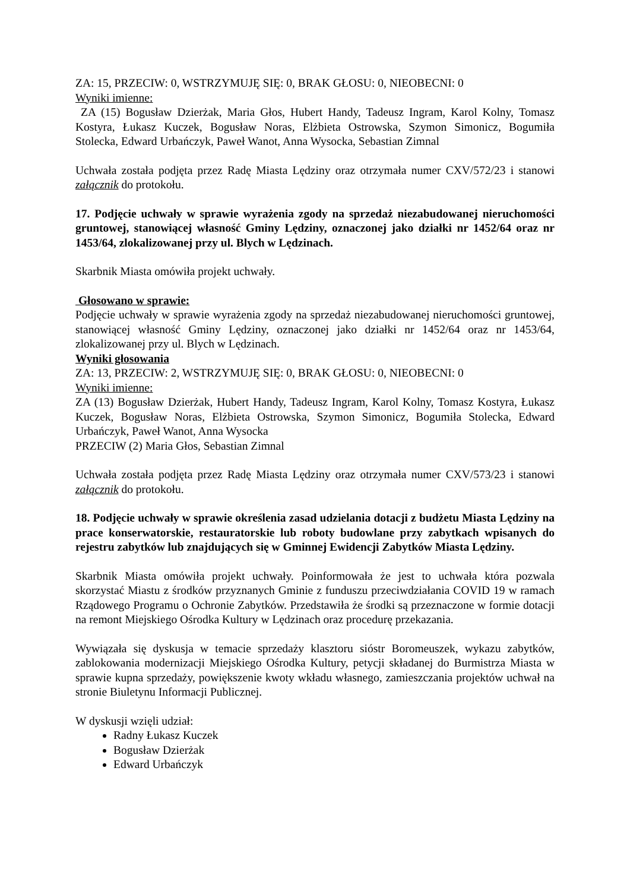ZA: 15, PRZECIW: 0, WSTRZYMUJĘ SIĘ: 0, BRAK GŁOSU: 0, NIEOBECNI: 0
Wyniki imienne:
ZA (15) Bogusław Dzierżak, Maria Głos, Hubert Handy, Tadeusz Ingram, Karol Kolny, Tomasz Kostyra, Łukasz Kuczek, Bogusław Noras, Elżbieta Ostrowska, Szymon Simonicz, Bogumiła Stolecka, Edward Urbańczyk, Paweł Wanot, Anna Wysocka, Sebastian Zimnal
Uchwała została podjęta przez Radę Miasta Lędziny oraz otrzymała numer CXV/572/23 i stanowi załącznik do protokołu.
17. Podjęcie uchwały w sprawie wyrażenia zgody na sprzedaż niezabudowanej nieruchomości gruntowej, stanowiącej własność Gminy Lędziny, oznaczonej jako działki nr 1452/64 oraz nr 1453/64, zlokalizowanej przy ul. Blych w Lędzinach.
Skarbnik Miasta omówiła projekt uchwały.
Głosowano w sprawie:
Podjęcie uchwały w sprawie wyrażenia zgody na sprzedaż niezabudowanej nieruchomości gruntowej, stanowiącej własność Gminy Lędziny, oznaczonej jako działki nr 1452/64 oraz nr 1453/64, zlokalizowanej przy ul. Blych w Lędzinach.
Wyniki głosowania
ZA: 13, PRZECIW: 2, WSTRZYMUJĘ SIĘ: 0, BRAK GŁOSU: 0, NIEOBECNI: 0
Wyniki imienne:
ZA (13) Bogusław Dzierżak, Hubert Handy, Tadeusz Ingram, Karol Kolny, Tomasz Kostyra, Łukasz Kuczek, Bogusław Noras, Elżbieta Ostrowska, Szymon Simonicz, Bogumiła Stolecka, Edward Urbańczyk, Paweł Wanot, Anna Wysocka
PRZECIW (2) Maria Głos, Sebastian Zimnal
Uchwała została podjęta przez Radę Miasta Lędziny oraz otrzymała numer CXV/573/23 i stanowi załącznik do protokołu.
18. Podjęcie uchwały w sprawie określenia zasad udzielania dotacji z budżetu Miasta Lędziny na prace konserwatorskie, restauratorskie lub roboty budowlane przy zabytkach wpisanych do rejestru zabytków lub znajdujących się w Gminnej Ewidencji Zabytków Miasta Lędziny.
Skarbnik Miasta omówiła projekt uchwały. Poinformowała że jest to uchwała która pozwala skorzystać Miastu z środków przyznanych Gminie z funduszu przeciwdziałania COVID 19 w ramach Rządowego Programu o Ochronie Zabytków. Przedstawiła że środki są przeznaczone w formie dotacji na remont Miejskiego Ośrodka Kultury w Lędzinach oraz procedurę przekazania.
Wywiązała się dyskusja w temacie sprzedaży klasztoru sióstr Boromeuszek, wykazu zabytków, zablokowania modernizacji Miejskiego Ośrodka Kultury, petycji składanej do Burmistrza Miasta w sprawie kupna sprzedaży, powiększenie kwoty wkładu własnego, zamieszczania projektów uchwał na stronie Biuletynu Informacji Publicznej.
W dyskusji wzięli udział:
Radny Łukasz Kuczek
Bogusław Dzierżak
Edward Urbańczyk